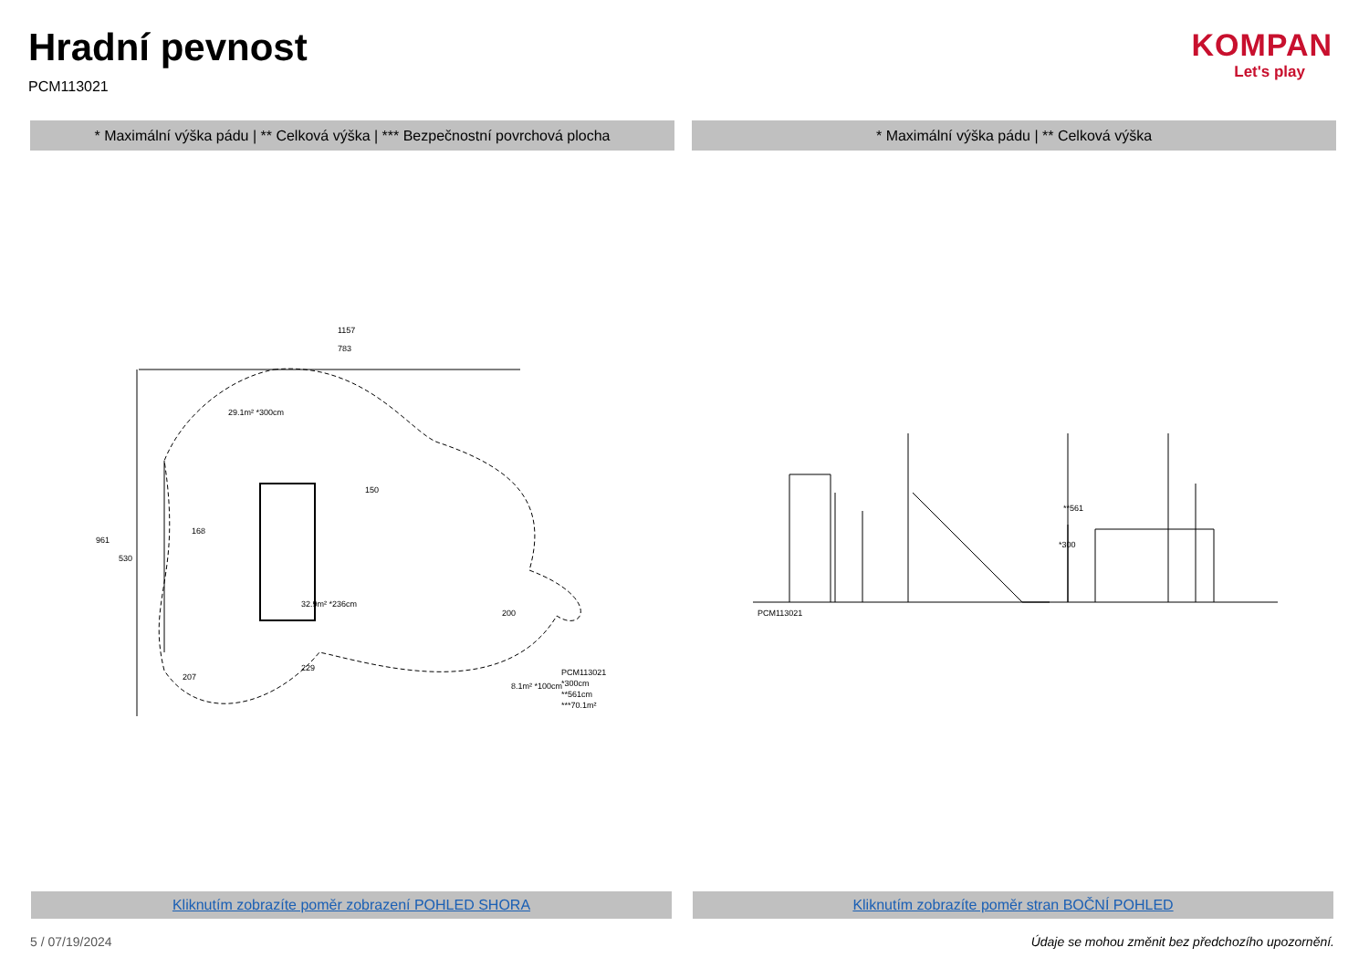Hradní pevnost
PCM113021
KOMPAN
Let's play
* Maximální výška pádu | ** Celková výška | *** Bezpečnostní povrchová plocha
* Maximální výška pádu | ** Celková výška
1157
783
29.1m² *300cm
32.9m² *236cm
8.1m² *100cm
PCM113021
*300cm
**561cm
***70.1m²
961
530
168
150
200
229
207
PCM113021
*300
**561
Kliknutím zobrazíte poměr zobrazení POHLED SHORA Kliknutím zobrazíte poměr stran BOČNÍ POHLED
5 / 07/19/2024
Údaje se mohou změnit bez předchozího upozornění.